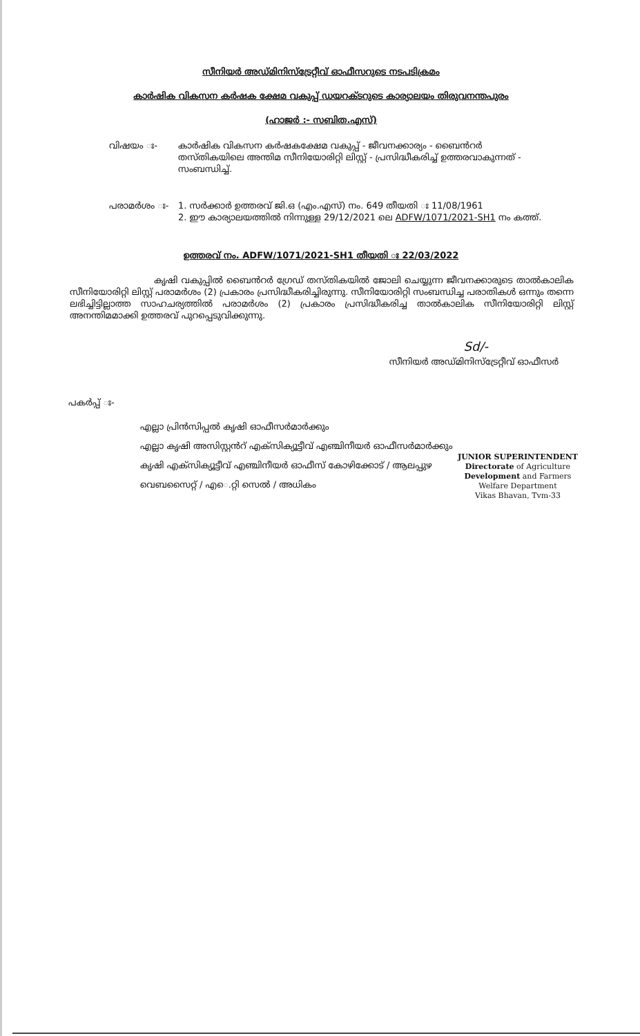സീനിയർ അഡ്മിനിസ്ട്രേറ്റീവ് ഓഫീസറുടെ നടപടിക്രമം
കാർഷിക വികസന കർഷക ക്ഷേമ വകുപ്പ് ഡയറക്ടറുടെ കാര്യാലയം തിരുവനന്തപുരം
(ഹാജർ :- സബിത.എസ്)
വിഷയം ഃ- കാർഷിക വികസന കർഷകക്ഷേമ വകുപ്പ് - ജീവനക്കാര്യം - ബൈൻറർ തസ്തികയിലെ അന്തിമ സീനിയോരിറ്റി ലിസ്റ്റ് - പ്രസിദ്ധീകരിച്ച് ഉത്തരവാകുന്നത് - സംബന്ധിച്ച്.
പരാമർശം ഃ- 1. സർക്കാർ ഉത്തരവ് ജി.ഒ (എം.എസ്) നം. 649 തീയതി ഃ 11/08/1961
2. ഈ കാര്യാലയത്തിൽ നിന്നുള്ള 29/12/2021 ലെ ADFW/1071/2021-SH1 നം കത്ത്.
ഉത്തരവ് നം. ADFW/1071/2021-SH1 തീയതി ഃ 22/03/2022
കൃഷി വകുപ്പിൽ ബൈൻറർ ഗ്രേഡ് തസ്തികയിൽ ജോലി ചെയ്യുന്ന ജീവനക്കാരുടെ താൽകാലിക സീനിയോരിറ്റി ലിസ്റ്റ് പരാമർശം (2) പ്രകാരം പ്രസിദ്ധീകരിച്ചിരുന്നു. സീനിയോരിറ്റി സംബന്ധിച്ച പരാതികൾ ഒന്നും തന്നെ ലഭിച്ചിട്ടില്ലാത്ത സാഹചര്യത്തിൽ പരാമർശം (2) പ്രകാരം പ്രസിദ്ധീകരിച്ച താൽകാലിക സീനിയോരിറ്റി ലിസ്റ്റ് അനന്തിമമാക്കി ഉത്തരവ് പുറപ്പെടുവിക്കുന്നു.
Sd/-
സീനിയർ അഡ്മിനിസ്ട്രേറ്റീവ് ഓഫീസർ
പകർപ്പ് ഃ-
എല്ലാ പ്രിൻസിപ്പൽ കൃഷി ഓഫീസർമാർക്കും
എല്ലാ കൃഷി അസിസ്റ്റൻറ് എക്സിക്യൂട്ടീവ് എഞ്ചിനീയർ ഓഫീസർമാർക്കും
കൃഷി എക്സിക്യൂട്ടീവ് എഞ്ചിനീയർ ഓഫീസ് കോഴിക്കോട് / ആലപ്പുഴ
വെബസൈറ്റ് / എെ.റ്റി സെൽ / അധികം
JUNIOR SUPERINTENDENT
Directorate of Agriculture
Development and Farmers
Welfare Department
Vikas Bhavan, Tvm-33